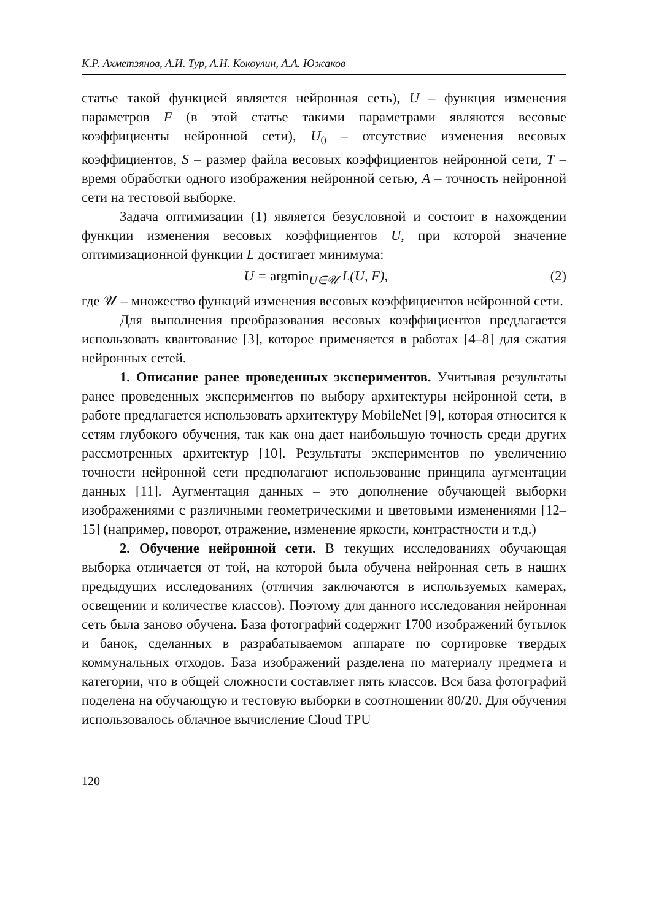К.Р. Ахметзянов, А.И. Тур, А.Н. Кокоулин, А.А. Южаков
статье такой функцией является нейронная сеть), U – функция изменения параметров F (в этой статье такими параметрами являются весовые коэффициенты нейронной сети), U<sub>0</sub> – отсутствие изменения весовых коэффициентов, S – размер файла весовых коэффициентов нейронной сети, T – время обработки одного изображения нейронной сетью, A – точность нейронной сети на тестовой выборке.
Задача оптимизации (1) является безусловной и состоит в нахождении функции изменения весовых коэффициентов U, при которой значение оптимизационной функции L достигает минимума:
U = argmin<sub>U∈𝒰</sub> L(U, F), (2)
где 𝒰 – множество функций изменения весовых коэффициентов нейронной сети.
Для выполнения преобразования весовых коэффициентов предлагается использовать квантование [3], которое применяется в работах [4–8] для сжатия нейронных сетей.
1. Описание ранее проведенных экспериментов. Учитывая результаты ранее проведенных экспериментов по выбору архитектуры нейронной сети, в работе предлагается использовать архитектуру MobileNet [9], которая относится к сетям глубокого обучения, так как она дает наибольшую точность среди других рассмотренных архитектур [10]. Результаты экспериментов по увеличению точности нейронной сети предполагают использование принципа аугментации данных [11]. Аугментация данных – это дополнение обучающей выборки изображениями с различными геометрическими и цветовыми изменениями [12–15] (например, поворот, отражение, изменение яркости, контрастности и т.д.)
2. Обучение нейронной сети. В текущих исследованиях обучающая выборка отличается от той, на которой была обучена нейронная сеть в наших предыдущих исследованиях (отличия заключаются в используемых камерах, освещении и количестве классов). Поэтому для данного исследования нейронная сеть была заново обучена. База фотографий содержит 1700 изображений бутылок и банок, сделанных в разрабатываемом аппарате по сортировке твердых коммунальных отходов. База изображений разделена по материалу предмета и категории, что в общей сложности составляет пять классов. Вся база фотографий поделена на обучающую и тестовую выборки в соотношении 80/20. Для обучения использовалось облачное вычисление Cloud TPU
120